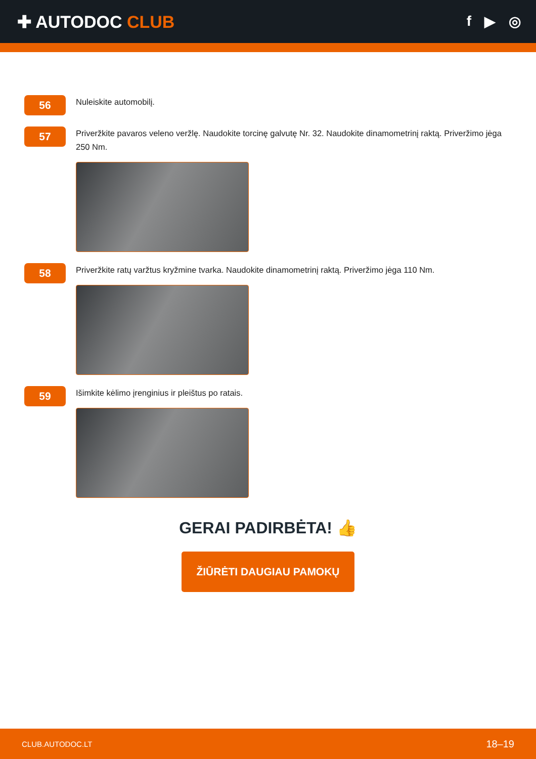✚ AUTODOC CLUB
f ▶ ◎
56
Nuleiskite automobilį.
57
Priveržkite pavaros veleno veržlę. Naudokite torcinę galvutę Nr. 32. Naudokite dinamometrinį raktą. Priveržimo jėga 250 Nm.
58
Priveržkite ratų varžtus kryžmine tvarka. Naudokite dinamometrinį raktą. Priveržimo jėga 110 Nm.
59
Išimkite kėlimo įrenginius ir pleištus po ratais.
GERAI PADIRBĖTA! 👍
ŽIŪRĖTI DAUGIAU PAMOKŲ
CLUB.AUTODOC.LT 18–19